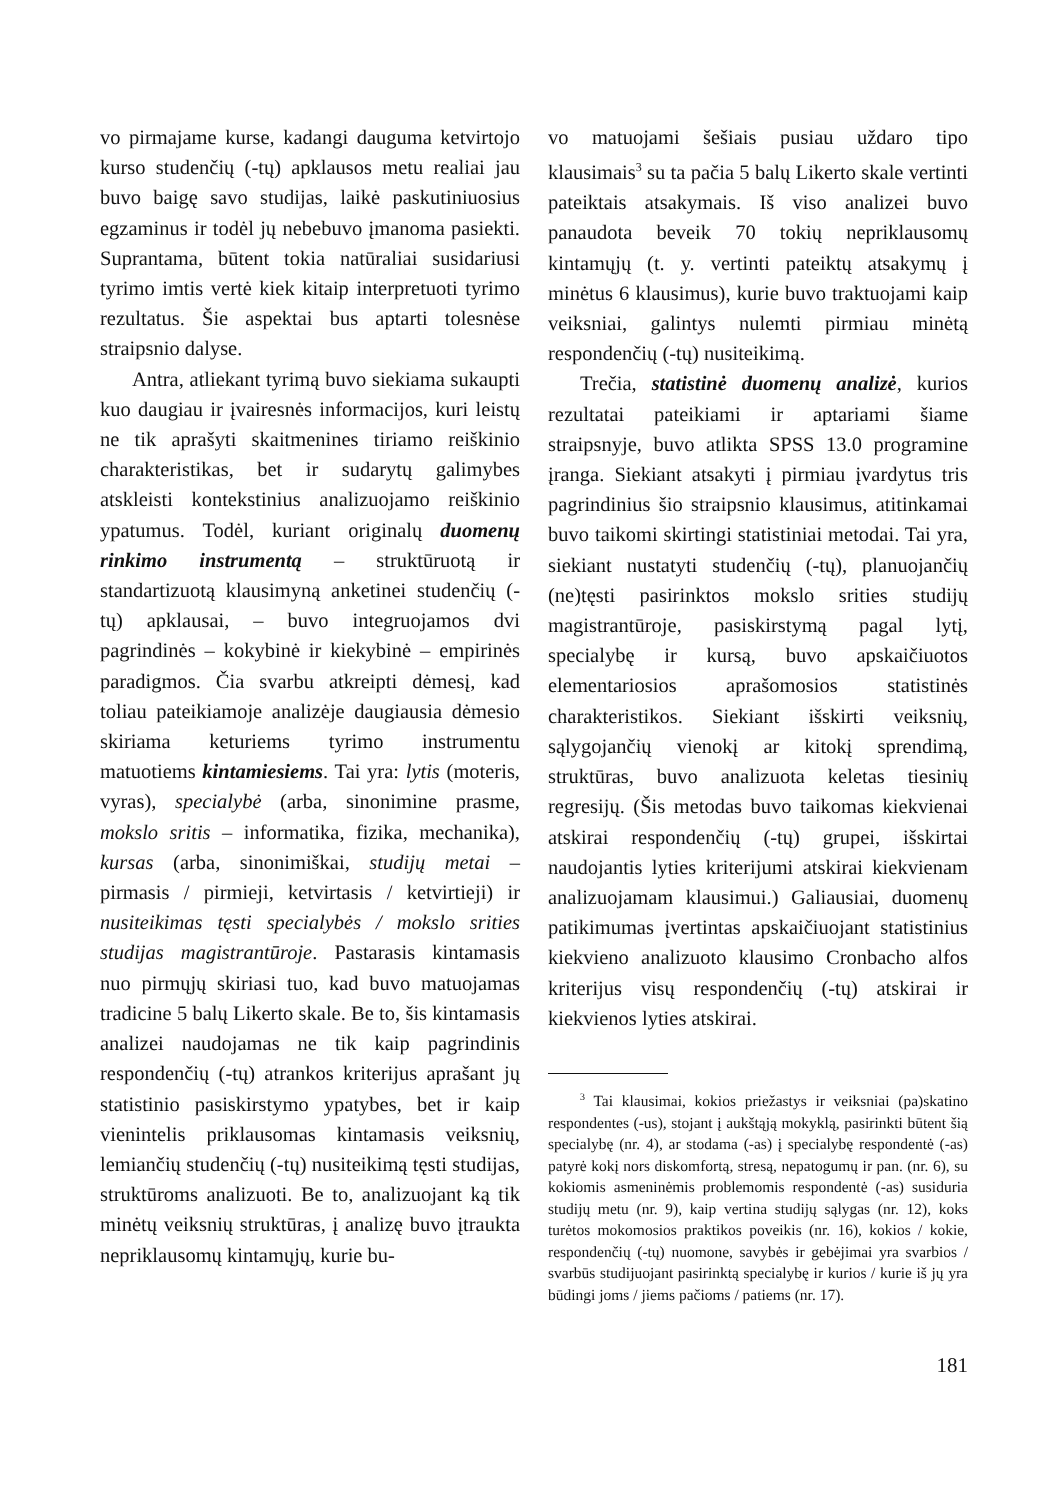vo pirmajame kurse, kadangi dauguma ketvirtojo kurso studenčių (-tų) apklausos metu realiai jau buvo baigę savo studijas, laikė paskutiniuosius egzaminus ir todėl jų nebebuvo įmanoma pasiekti. Suprantama, būtent tokia natūraliai susidariusi tyrimo imtis vertė kiek kitaip interpretuoti tyrimo rezultatus. Šie aspektai bus aptarti tolesnėse straipsnio dalyse.
Antra, atliekant tyrimą buvo siekiama sukaupti kuo daugiau ir įvairesnės informacijos, kuri leistų ne tik aprašyti skaitmenines tiriamo reiškinio charakteristikas, bet ir sudarytų galimybes atskleisti kontekstinius analizuojamo reiškinio ypatumus. Todėl, kuriant originalų duomenų rinkimo instrumentą – struktūruotą ir standartizuotą klausimyną anketinei studenčių (-tų) apklausai, – buvo integruojamos dvi pagrindinės – kokybinė ir kiekybinė – empirinės paradigmos. Čia svarbu atkreipti dėmesį, kad toliau pateikiamoje analizėje daugiausia dėmesio skiriama keturiems tyrimo instrumentu matuotiems kintamiesiems. Tai yra: lytis (moteris, vyras), specialybė (arba, sinonimine prasme, mokslo sritis – informatika, fizika, mechanika), kursas (arba, sinonimiškai, studijų metai – pirmasis / pirmieji, ketvirtasis / ketvirtieji) ir nusiteikimas tęsti specialybės / mokslo srities studijas magistrantūroje. Pastarasis kintamasis nuo pirmųjų skiriasi tuo, kad buvo matuojamas tradicine 5 balų Likerto skale. Be to, šis kintamasis analizei naudojamas ne tik kaip pagrindinis respondenčių (-tų) atrankos kriterijus aprašant jų statistinio pasiskirstymo ypatybes, bet ir kaip vienintelis priklausomas kintamasis veiksnių, lemiančių studenčių (-tų) nusiteikimą tęsti studijas, struktūroms analizuoti. Be to, analizuojant ką tik minėtų veiksnių struktūras, į analizę buvo įtraukta nepriklausomų kintamųjų, kurie bu-
vo matuojami šešiais pusiau uždaro tipo klausimais<sup>3</sup> su ta pačia 5 balų Likerto skale vertinti pateiktais atsakymais. Iš viso analizei buvo panaudota beveik 70 tokių nepriklausomų kintamųjų (t. y. vertinti pateiktų atsakymų į minėtus 6 klausimus), kurie buvo traktuojami kaip veiksniai, galintys nulemti pirmiau minėtą respondenčių (-tų) nusiteikimą.
Trečia, statistinė duomenų analizė, kurios rezultatai pateikiami ir aptariami šiame straipsnyje, buvo atlikta SPSS 13.0 programine įranga. Siekiant atsakyti į pirmiau įvardytus tris pagrindinius šio straipsnio klausimus, atitinkamai buvo taikomi skirtingi statistiniai metodai. Tai yra, siekiant nustatyti studenčių (-tų), planuojančių (ne)tęsti pasirinktos mokslo srities studijų magistrantūroje, pasiskirstymą pagal lytį, specialybę ir kursą, buvo apskaičiuotos elementariosios aprašomosios statistinės charakteristikos. Siekiant išskirti veiksnių, sąlygojančių vienokį ar kitokį sprendimą, struktūras, buvo analizuota keletas tiesinių regresijų. (Šis metodas buvo taikomas kiekvienai atskirai respondenčių (-tų) grupei, išskirtai naudojantis lyties kriterijumi atskirai kiekvienam analizuojamam klausimui.) Galiausiai, duomenų patikimumas įvertintas apskaičiuojant statistinius kiekvieno analizuoto klausimo Cronbacho alfos kriterijus visų respondenčių (-tų) atskirai ir kiekvienos lyties atskirai.
<sup>3</sup> Tai klausimai, kokios priežastys ir veiksniai (pa)skatino respondentes (-us), stojant į aukštąją mokyklą, pasirinkti būtent šią specialybę (nr. 4), ar stodama (-as) į specialybę respondentė (-as) patyrė kokį nors diskomfortą, stresą, nepatogumų ir pan. (nr. 6), su kokiomis asmeninėmis problemomis respondentė (-as) susiduria studijų metu (nr. 9), kaip vertina studijų sąlygas (nr. 12), koks turėtos mokomosios praktikos poveikis (nr. 16), kokios / kokie, respondenčių (-tų) nuomone, savybės ir gebėjimai yra svarbios / svarbūs studijuojant pasirinktą specialybę ir kurios / kurie iš jų yra būdingi joms / jiems pačioms / patiems (nr. 17).
181